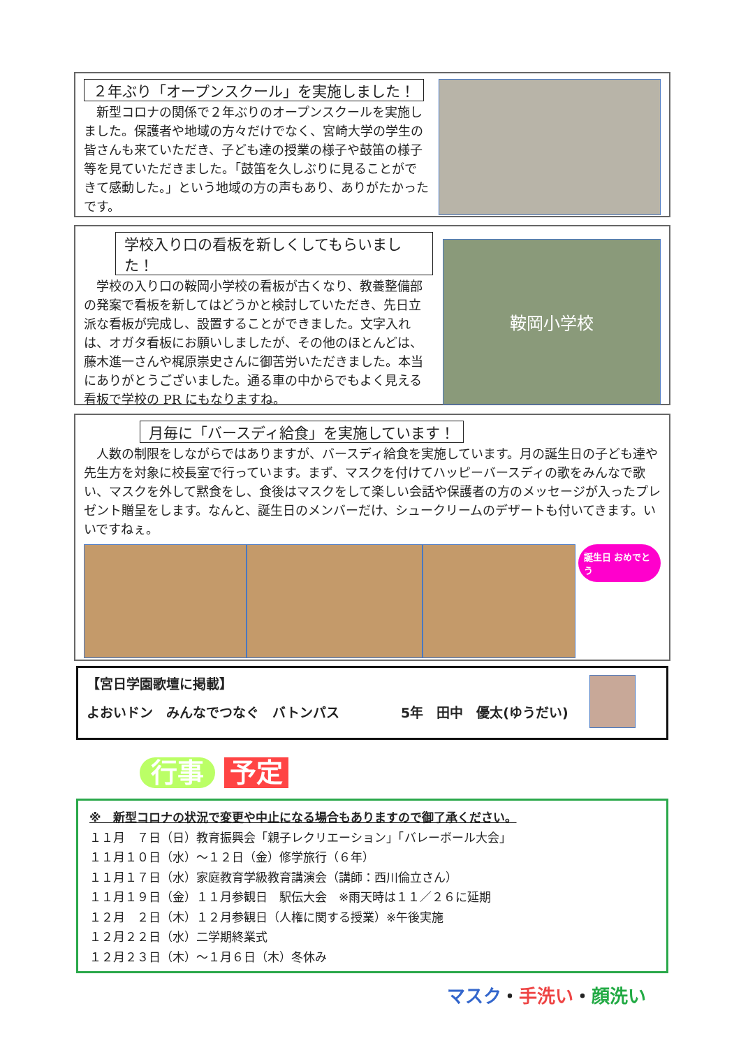２年ぶり「オープンスクール」を実施しました！
　新型コロナの関係で２年ぶりのオープンスクールを実施しました。保護者や地域の方々だけでなく、宮崎大学の学生の皆さんも来ていただき、子ども達の授業の様子や鼓笛の様子等を見ていただきました。「鼓笛を久しぶりに見ることができて感動した。」という地域の方の声もあり、ありがたかったです。
学校入り口の看板を新しくしてもらいました！
　学校の入り口の鞍岡小学校の看板が古くなり、教養整備部の発案で看板を新してはどうかと検討していただき、先日立派な看板が完成し、設置することができました。文字入れは、オガタ看板にお願いしましたが、その他のほとんどは、藤木進一さんや梶原崇史さんに御苦労いただきました。本当にありがとうございました。通る車の中からでもよく見える看板で学校の PR にもなりますね。
鞍岡小学校
月毎に「バースディ給食」を実施しています！
　人数の制限をしながらではありますが、バースディ給食を実施しています。月の誕生日の子ども達や先生方を対象に校長室で行っています。まず、マスクを付けてハッピーバースディの歌をみんなで歌い、マスクを外して黙食をし、食後はマスクをして楽しい会話や保護者の方のメッセージが入ったプレゼント贈呈をします。なんと、誕生日のメンバーだけ、シュークリームのデザートも付いてきます。いいですねぇ。
誕生日 おめでとう
【宮日学園歌壇に掲載】
よおいドン　みんなでつなぐ　バトンパス 5年　田中　優太(ゆうだい)
行事 予定
※　新型コロナの状況で変更や中止になる場合もありますので御了承ください。
１１月　７日（日）教育振興会「親子レクリエーション」「バレーボール大会」
１１月１０日（水）～１２日（金）修学旅行（６年）
１１月１７日（水）家庭教育学級教育講演会（講師：西川倫立さん）
１１月１９日（金）１１月参観日　駅伝大会　※雨天時は１１／２６に延期
１２月　２日（木）１２月参観日（人権に関する授業）※午後実施
１２月２２日（水）二学期終業式
１２月２３日（木）～１月６日（木）冬休み
マスク・手洗い・顔洗い